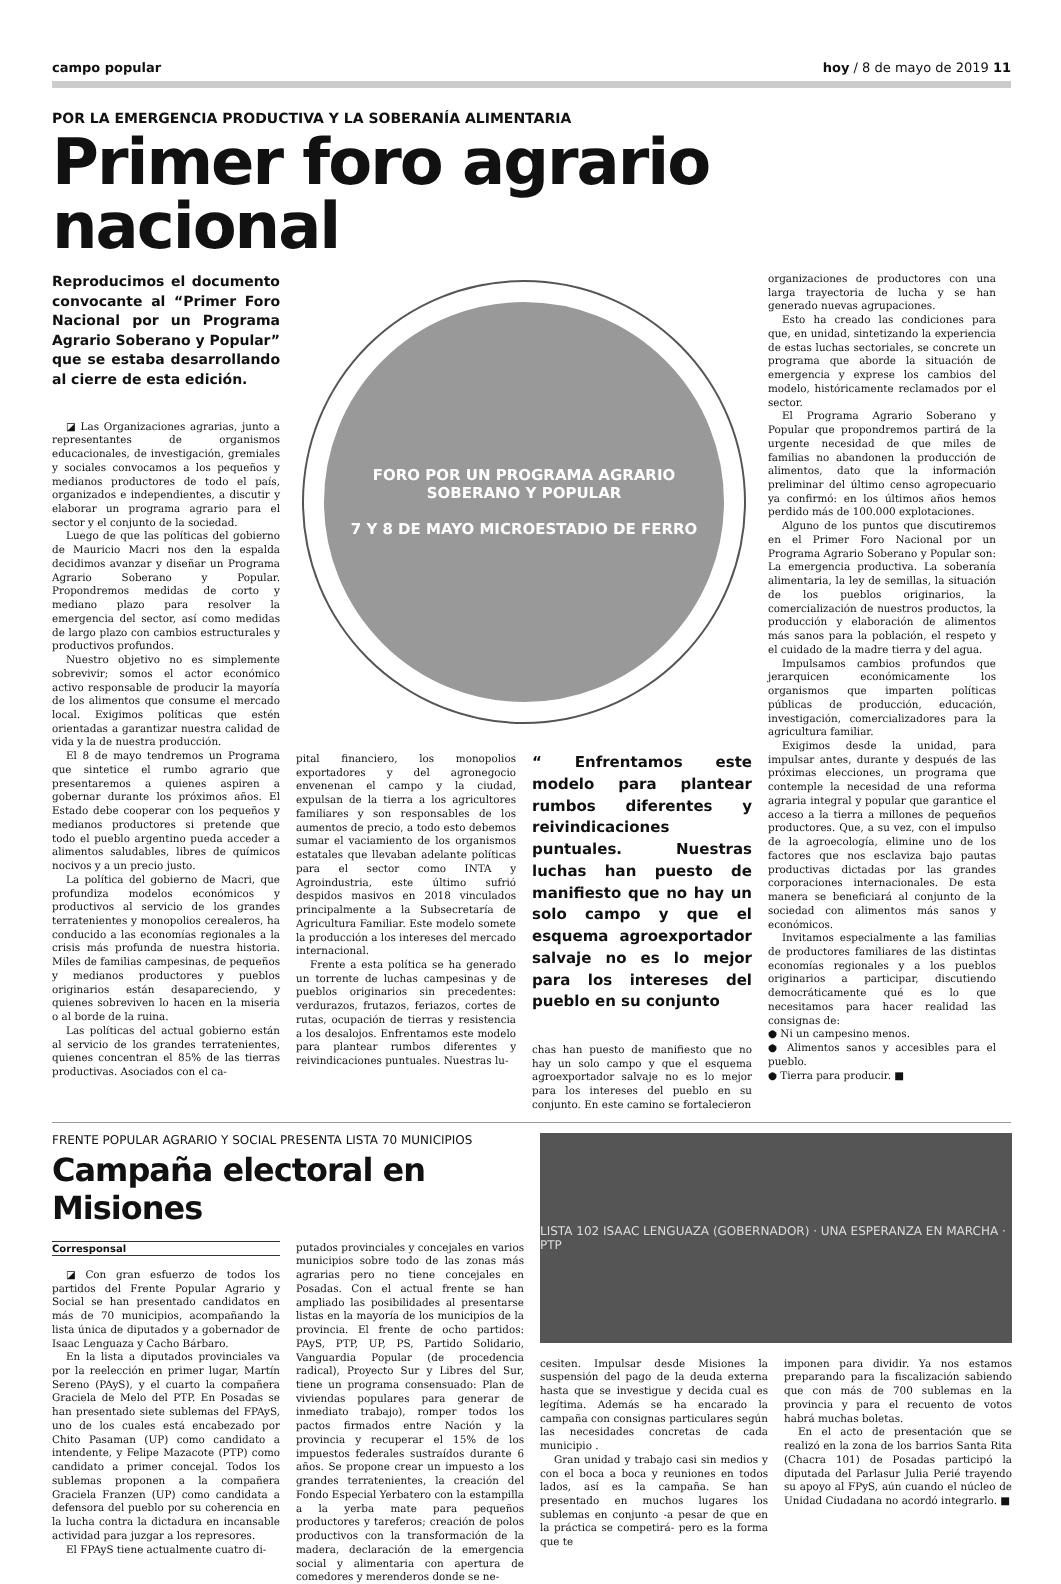campo popular hoy / 8 de mayo de 2019 11
POR LA EMERGENCIA PRODUCTIVA Y LA SOBERANÍA ALIMENTARIA
Primer foro agrario nacional
Reproducimos el documento convocante al “Primer Foro Nacional por un Programa Agrario Soberano y Popular” que se estaba desarrollando al cierre de esta edición.
◪ Las Organizaciones agrarias, junto a representantes de organismos educacionales, de investigación, gremiales y sociales convocamos a los pequeños y medianos productores de todo el país, organizados e independientes, a discutir y elaborar un programa agrario para el sector y el conjunto de la sociedad.
Luego de que las políticas del gobierno de Mauricio Macri nos den la espalda decidimos avanzar y diseñar un Programa Agrario Soberano y Popular. Propondremos medidas de corto y mediano plazo para resolver la emergencia del sector, así como medidas de largo plazo con cambios estructurales y productivos profundos.
Nuestro objetivo no es simplemente sobrevivir; somos el actor económico activo responsable de producir la mayoría de los alimentos que consume el mercado local. Exigimos políticas que estén orientadas a garantizar nuestra calidad de vida y la de nuestra producción.
El 8 de mayo tendremos un Programa que sintetice el rumbo agrario que presentaremos a quienes aspiren a gobernar durante los próximos años. El Estado debe cooperar con los pequeños y medianos productores si pretende que todo el pueblo argentino pueda acceder a alimentos saludables, libres de químicos nocivos y a un precio justo.
La política del gobierno de Macri, que profundiza modelos económicos y productivos al servicio de los grandes terratenientes y monopolios cerealeros, ha conducido a las economías regionales a la crisis más profunda de nuestra historia. Miles de familias campesinas, de pequeños y medianos productores y pueblos originarios están desapareciendo, y quienes sobreviven lo hacen en la miseria o al borde de la ruina.
Las políticas del actual gobierno están al servicio de los grandes terratenientes, quienes concentran el 85% de las tierras productivas. Asociados con el ca-
FORO POR UN PROGRAMA AGRARIO SOBERANO Y POPULAR
7 Y 8 DE MAYO MICROESTADIO DE FERRO
pital financiero, los monopolios exportadores y del agronegocio envenenan el campo y la ciudad, expulsan de la tierra a los agricultores familiares y son responsables de los aumentos de precio, a todo esto debemos sumar el vaciamiento de los organismos estatales que llevaban adelante políticas para el sector como INTA y Agroindustria, este último sufrió despidos masivos en 2018 vinculados principalmente a la Subsecretaría de Agricultura Familiar. Este modelo somete la producción a los intereses del mercado internacional.
Frente a esta política se ha generado un torrente de luchas campesinas y de pueblos originarios sin precedentes: verdurazos, frutazos, feriazos, cortes de rutas, ocupación de tierras y resistencia a los desalojos. Enfrentamos este modelo para plantear rumbos diferentes y reivindicaciones puntuales. Nuestras lu-
“ Enfrentamos este modelo para plantear rumbos diferentes y reivindicaciones puntuales. Nuestras luchas han puesto de manifiesto que no hay un solo campo y que el esquema agroexportador salvaje no es lo mejor para los intereses del pueblo en su conjunto
chas han puesto de manifiesto que no hay un solo campo y que el esquema agroexportador salvaje no es lo mejor para los intereses del pueblo en su conjunto. En este camino se fortalecieron
organizaciones de productores con una larga trayectoria de lucha y se han generado nuevas agrupaciones.
Esto ha creado las condiciones para que, en unidad, sintetizando la experiencia de estas luchas sectoriales, se concrete un programa que aborde la situación de emergencia y exprese los cambios del modelo, históricamente reclamados por el sector.
El Programa Agrario Soberano y Popular que propondremos partirá de la urgente necesidad de que miles de familias no abandonen la producción de alimentos, dato que la información preliminar del último censo agropecuario ya confirmó: en los últimos años hemos perdido más de 100.000 explotaciones.
Alguno de los puntos que discutiremos en el Primer Foro Nacional por un Programa Agrario Soberano y Popular son: La emergencia productiva. La soberanía alimentaria, la ley de semillas, la situación de los pueblos originarios, la comercialización de nuestros productos, la producción y elaboración de alimentos más sanos para la población, el respeto y el cuidado de la madre tierra y del agua.
Impulsamos cambios profundos que jerarquicen económicamente los organismos que imparten políticas públicas de producción, educación, investigación, comercializadores para la agricultura familiar.
Exigimos desde la unidad, para impulsar antes, durante y después de las próximas elecciones, un programa que contemple la necesidad de una reforma agraria integral y popular que garantice el acceso a la tierra a millones de pequeños productores. Que, a su vez, con el impulso de la agroecología, elimine uno de los factores que nos esclaviza bajo pautas productivas dictadas por las grandes corporaciones internacionales. De esta manera se beneficiará al conjunto de la sociedad con alimentos más sanos y económicos.
Invitamos especialmente a las familias de productores familiares de las distintas economías regionales y a los pueblos originarios a participar, discutiendo democráticamente qué es lo que necesitamos para hacer realidad las consignas de:
● Ni un campesino menos.
● Alimentos sanos y accesibles para el pueblo.
● Tierra para producir. ■
FRENTE POPULAR AGRARIO Y SOCIAL PRESENTA LISTA 70 MUNICIPIOS
Campaña electoral en Misiones
Corresponsal
◪ Con gran esfuerzo de todos los partidos del Frente Popular Agrario y Social se han presentado candidatos en más de 70 municipios, acompañando la lista única de diputados y a gobernador de Isaac Lenguaza y Cacho Bárbaro.
En la lista a diputados provinciales va por la reelección en primer lugar, Martín Sereno (PAyS), y el cuarto la compañera Graciela de Melo del PTP. En Posadas se han presentado siete sublemas del FPAyS, uno de los cuales está encabezado por Chito Pasaman (UP) como candidato a intendente, y Felipe Mazacote (PTP) como candidato a primer concejal. Todos los sublemas proponen a la compañera Graciela Franzen (UP) como candidata a defensora del pueblo por su coherencia en la lucha contra la dictadura en incansable actividad para juzgar a los represores.
El FPAyS tiene actualmente cuatro di-
putados provinciales y concejales en varios municipios sobre todo de las zonas más agrarias pero no tiene concejales en Posadas. Con el actual frente se han ampliado las posibilidades al presentarse listas en la mayoría de los municipios de la provincia. El frente de ocho partidos: PAyS, PTP, UP, PS, Partido Solidario, Vanguardia Popular (de procedencia radical), Proyecto Sur y Libres del Sur, tiene un programa consensuado: Plan de viviendas populares para generar de inmediato trabajo), romper todos los pactos firmados entre Nación y la provincia y recuperar el 15% de los impuestos federales sustraídos durante 6 años. Se propone crear un impuesto a los grandes terratenientes, la creación del Fondo Especial Yerbatero con la estampilla a la yerba mate para pequeños productores y tareferos; creación de polos productivos con la transformación de la madera, declaración de la emergencia social y alimentaria con apertura de comedores y merenderos donde se ne-
LISTA 102 ISAAC LENGUAZA (GOBERNADOR) · UNA ESPERANZA EN MARCHA · PTP
cesiten. Impulsar desde Misiones la suspensión del pago de la deuda externa hasta que se investigue y decida cual es legítima. Además se ha encarado la campaña con consignas particulares según las necesidades concretas de cada municipio .
Gran unidad y trabajo casi sin medios y con el boca a boca y reuniones en todos lados, así es la campaña. Se han presentado en muchos lugares los sublemas en conjunto -a pesar de que en la práctica se competirá- pero es la forma que te
imponen para dividir. Ya nos estamos preparando para la fiscalización sabiendo que con más de 700 sublemas en la provincia y para el recuento de votos habrá muchas boletas.
En el acto de presentación que se realizó en la zona de los barrios Santa Rita (Chacra 101) de Posadas participó la diputada del Parlasur Julia Perié trayendo su apoyo al FPyS, aún cuando el núcleo de Unidad Ciudadana no acordó integrarlo. ■